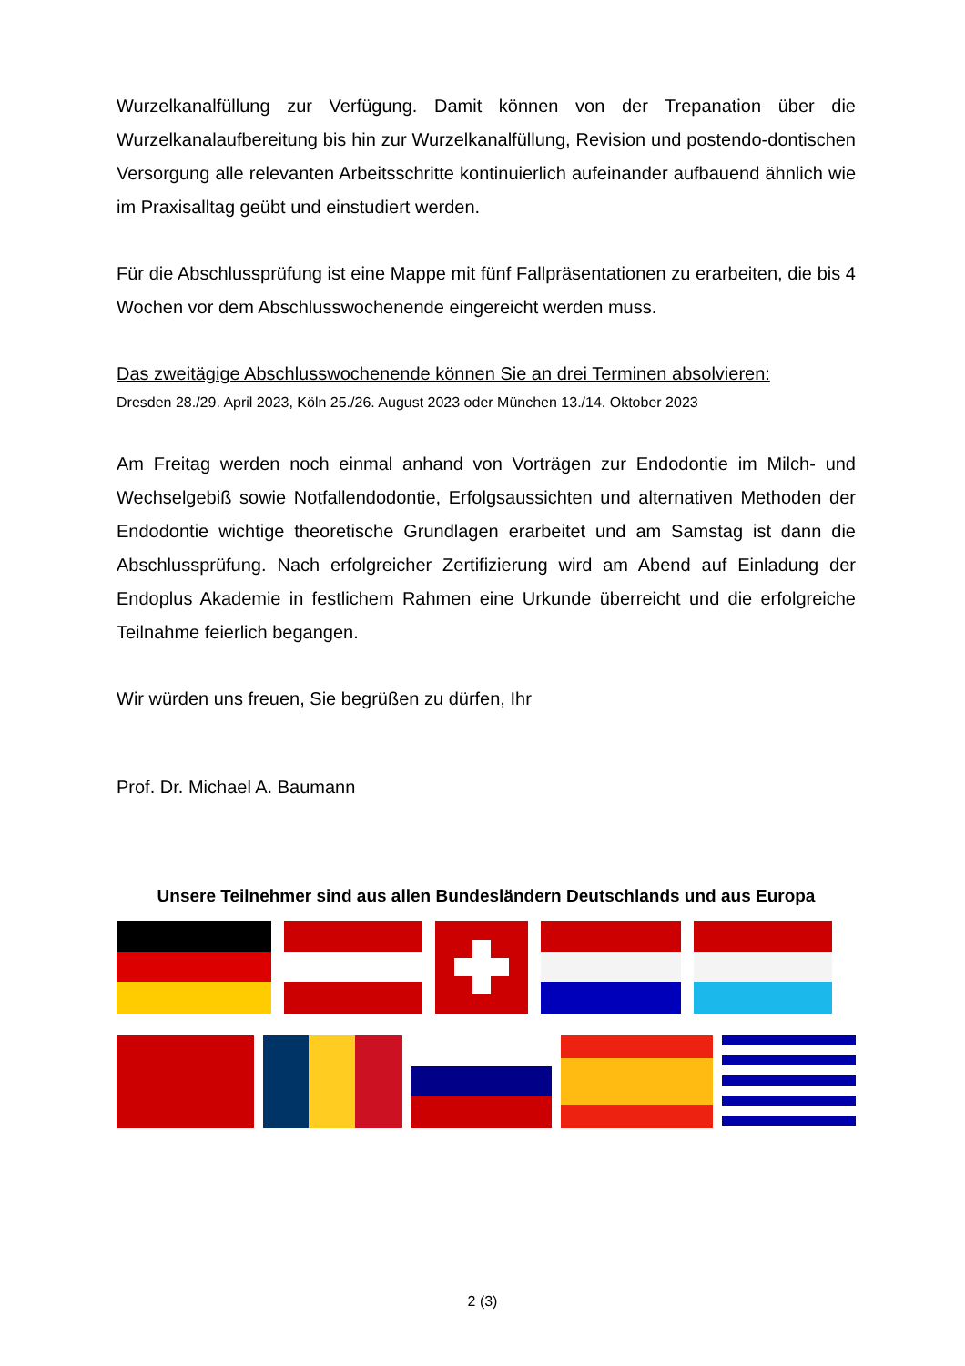Wurzelkanalfüllung zur Verfügung. Damit können von der Trepanation über die Wurzelkanalaufbereitung bis hin zur Wurzelkanalfüllung, Revision und postendo-dontischen Versorgung alle relevanten Arbeitsschritte kontinuierlich aufeinander aufbauend ähnlich wie im Praxisalltag geübt und einstudiert werden.
Für die Abschlussprüfung ist eine Mappe mit fünf Fallpräsentationen zu erarbeiten, die bis 4 Wochen vor dem Abschlusswochenende eingereicht werden muss.
Das zweitägige Abschlusswochenende können Sie an drei Terminen absolvieren:
Dresden 28./29. April 2023, Köln 25./26. August 2023 oder München 13./14. Oktober 2023
Am Freitag werden noch einmal anhand von Vorträgen zur Endodontie im Milch- und Wechselgebiß sowie Notfallendodontie, Erfolgsaussichten und alternativen Methoden der Endodontie wichtige theoretische Grundlagen erarbeitet und am Samstag ist dann die Abschlussprüfung. Nach erfolgreicher Zertifizierung wird am Abend auf Einladung der Endoplus Akademie in festlichem Rahmen eine Urkunde überreicht und die erfolgreiche Teilnahme feierlich begangen.
Wir würden uns freuen, Sie begrüßen zu dürfen, Ihr
Prof. Dr. Michael A. Baumann
Unsere Teilnehmer sind aus allen Bundesländern Deutschlands und aus Europa
2 (3)